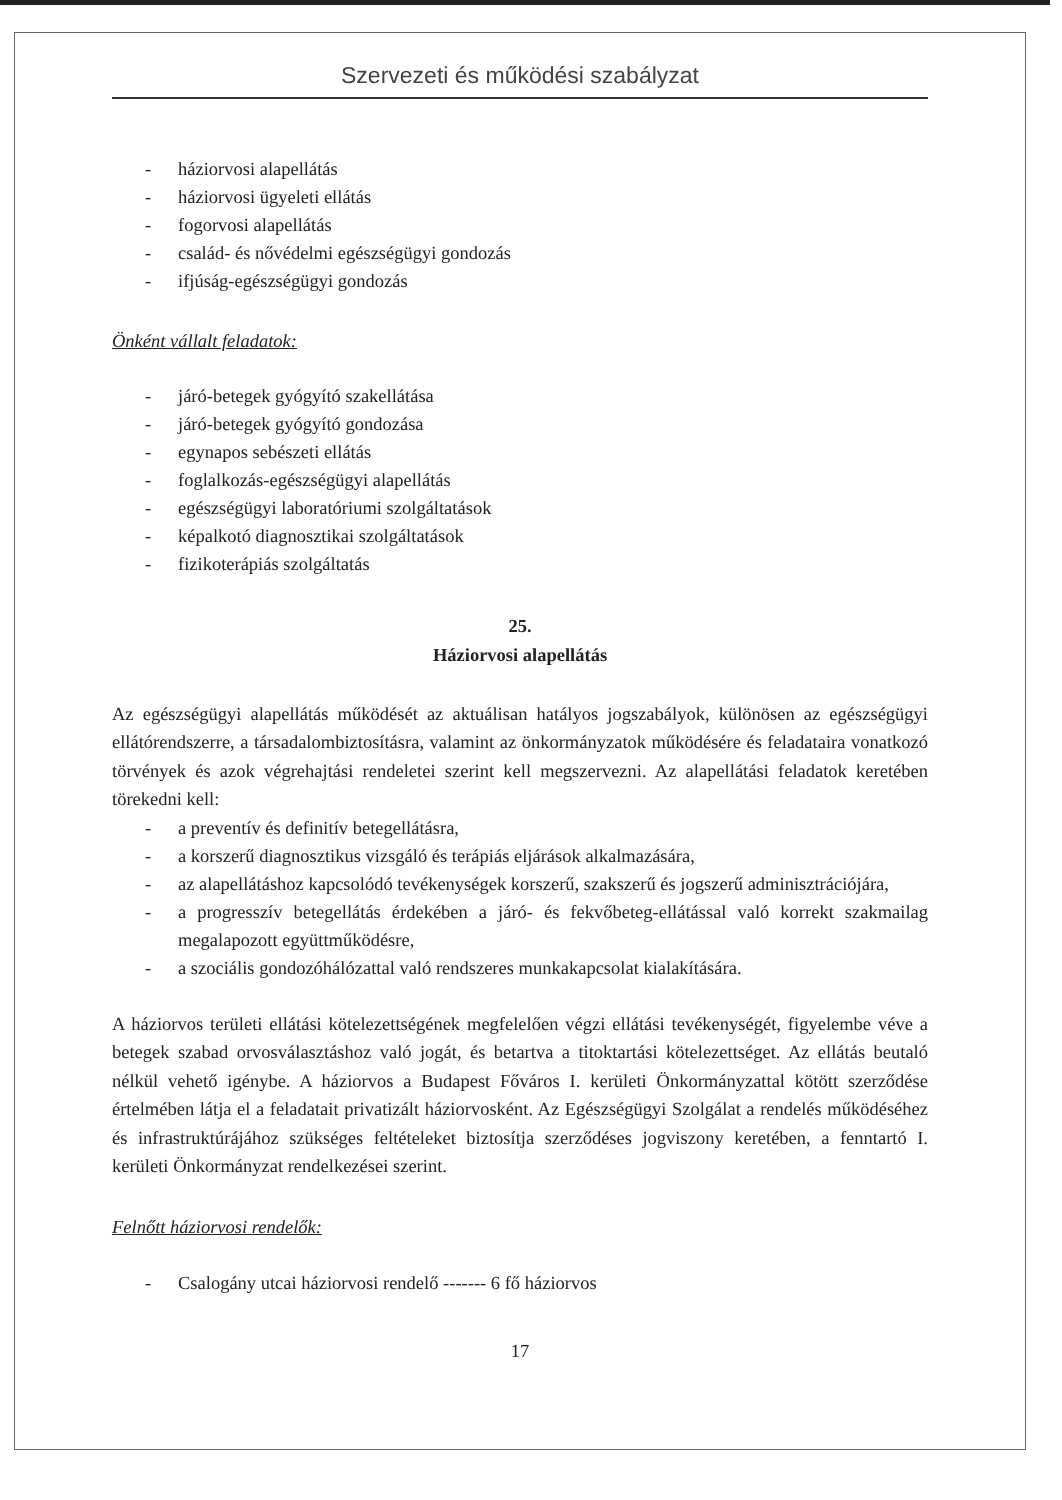Szervezeti és működési szabályzat
- háziorvosi alapellátás
- háziorvosi ügyeleti ellátás
- fogorvosi alapellátás
- család- és nővédelmi egészségügyi gondozás
- ifjúság-egészségügyi gondozás
Önként vállalt feladatok:
- járó-betegek gyógyító szakellátása
- járó-betegek gyógyító gondozása
- egynapos sebészeti ellátás
- foglalkozás-egészségügyi alapellátás
- egészségügyi laboratóriumi szolgáltatások
- képalkotó diagnosztikai szolgáltatások
- fizikoterápiás szolgáltatás
25.
Háziorvosi alapellátás
Az egészségügyi alapellátás működését az aktuálisan hatályos jogszabályok, különösen az egészségügyi ellátórendszerre, a társadalombiztosításra, valamint az önkormányzatok működésére és feladataira vonatkozó törvények és azok végrehajtási rendeletei szerint kell megszervezni. Az alapellátási feladatok keretében törekedni kell:
- a preventív és definitív betegellátásra,
- a korszerű diagnosztikus vizsgáló és terápiás eljárások alkalmazására,
- az alapellátáshoz kapcsolódó tevékenységek korszerű, szakszerű és jogszerű adminisztrációjára,
- a progresszív betegellátás érdekében a járó- és fekvőbeteg-ellátással való korrekt szakmailag megalapozott együttműködésre,
- a szociális gondozóhálózattal való rendszeres munkakapcsolat kialakítására.
A háziorvos területi ellátási kötelezettségének megfelelően végzi ellátási tevékenységét, figyelembe véve a betegek szabad orvosválasztáshoz való jogát, és betartva a titoktartási kötelezettséget. Az ellátás beutaló nélkül vehető igénybe. A háziorvos a Budapest Főváros I. kerületi Önkormányzattal kötött szerződése értelmében látja el a feladatait privatizált háziorvosként. Az Egészségügyi Szolgálat a rendelés működéséhez és infrastruktúrájához szükséges feltételeket biztosítja szerződéses jogviszony keretében, a fenntartó I. kerületi Önkormányzat rendelkezései szerint.
Felnőtt háziorvosi rendelők:
- Csalogány utcai háziorvosi rendelő ------- 6 fő háziorvos
17